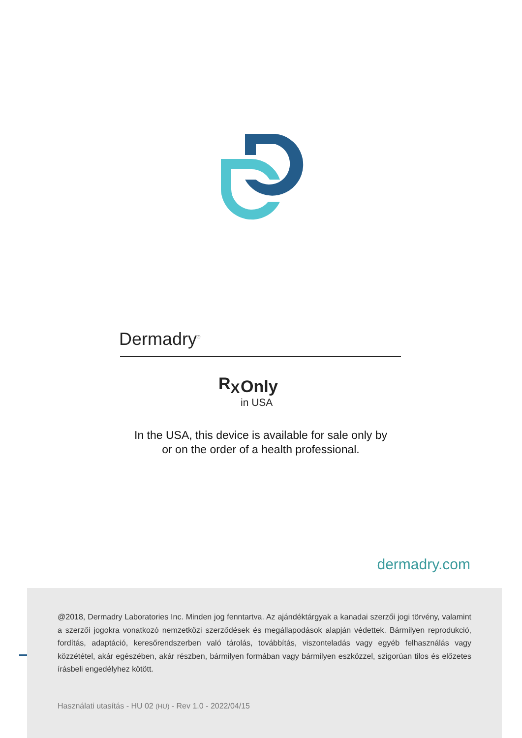Dermadry<sup>®</sup>
R<sub>X</sub> Only
in USA
In the USA, this device is available for sale only by
or on the order of a health professional.
dermadry.com
@2018, Dermadry Laboratories Inc. Minden jog fenntartva. Az ajándéktárgyak a kanadai szerzői jogi törvény, valamint a szerzői jogokra vonatkozó nemzetközi szerződések és megállapodások alapján védettek. Bármilyen reprodukció, fordítás, adaptáció, keresőrendszerben való tárolás, továbbítás, viszonteladás vagy egyéb felhasználás vagy közzététel, akár egészében, akár részben, bármilyen formában vagy bármilyen eszközzel, szigorúan tilos és előzetes írásbeli engedélyhez kötött.
Használati utasítás - HU 02 (HU) - Rev 1.0 - 2022/04/15